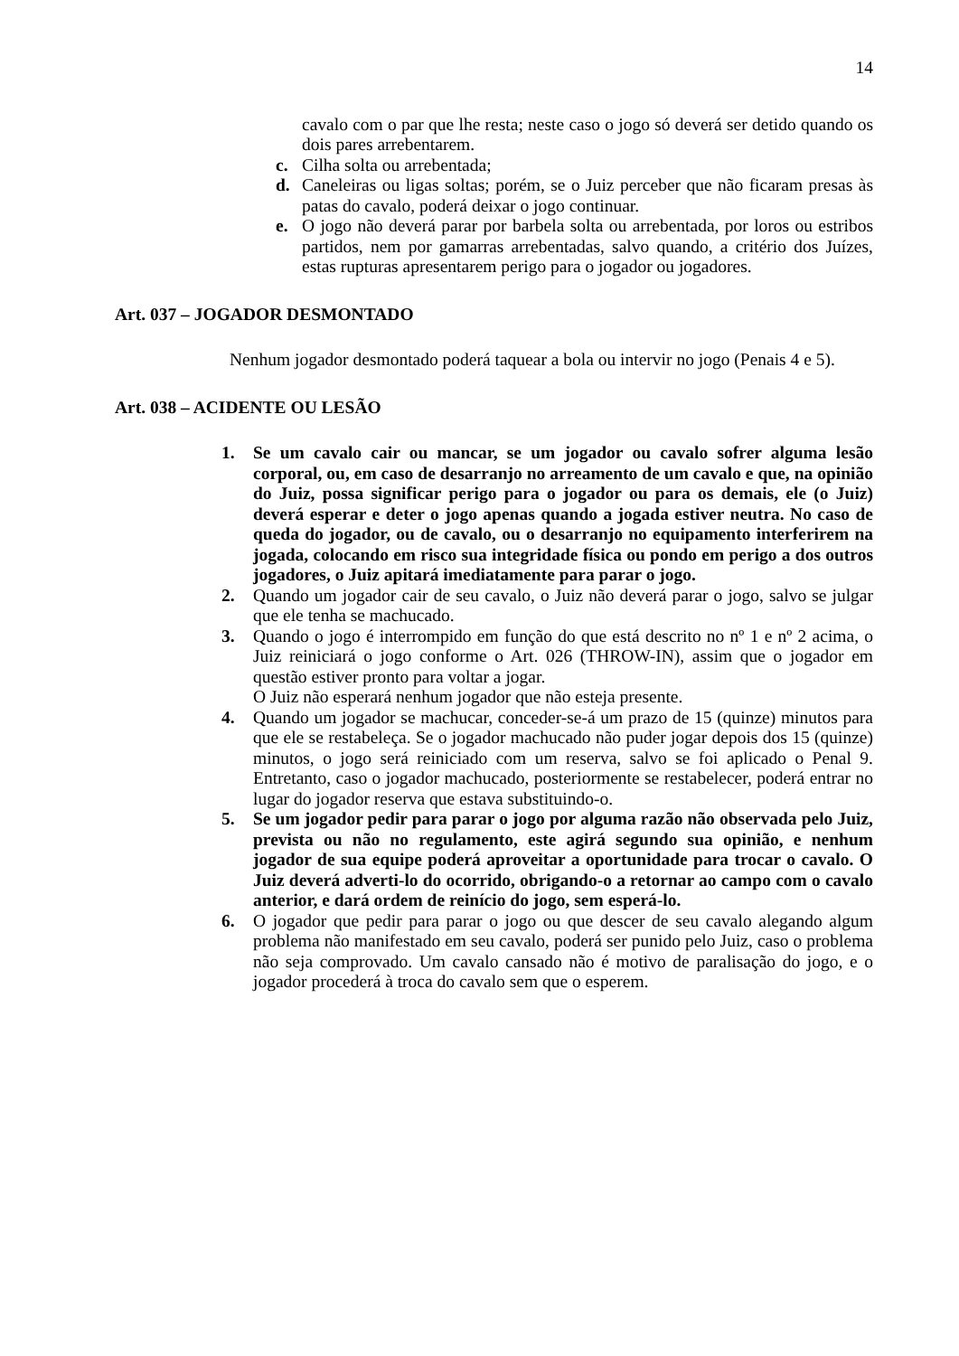14
cavalo com o par que lhe resta; neste caso o jogo só deverá ser detido quando os dois pares arrebentarem.
c. Cilha solta ou arrebentada;
d. Caneleiras ou ligas soltas; porém, se o Juiz perceber que não ficaram presas às patas do cavalo, poderá deixar o jogo continuar.
e. O jogo não deverá parar por barbela solta ou arrebentada, por loros ou estribos partidos, nem por gamarras arrebentadas, salvo quando, a critério dos Juízes, estas rupturas apresentarem perigo para o jogador ou jogadores.
Art. 037 – JOGADOR DESMONTADO
Nenhum jogador desmontado poderá taquear a bola ou intervir no jogo (Penais 4 e 5).
Art. 038 – ACIDENTE OU LESÃO
1. Se um cavalo cair ou mancar, se um jogador ou cavalo sofrer alguma lesão corporal, ou, em caso de desarranjo no arreamento de um cavalo e que, na opinião do Juiz, possa significar perigo para o jogador ou para os demais, ele (o Juiz) deverá esperar e deter o jogo apenas quando a jogada estiver neutra. No caso de queda do jogador, ou de cavalo, ou o desarranjo no equipamento interferirem na jogada, colocando em risco sua integridade física ou pondo em perigo a dos outros jogadores, o Juiz apitará imediatamente para parar o jogo.
2. Quando um jogador cair de seu cavalo, o Juiz não deverá parar o jogo, salvo se julgar que ele tenha se machucado.
3. Quando o jogo é interrompido em função do que está descrito no nº 1 e nº 2 acima, o Juiz reiniciará o jogo conforme o Art. 026 (THROW-IN), assim que o jogador em questão estiver pronto para voltar a jogar.
O Juiz não esperará nenhum jogador que não esteja presente.
4. Quando um jogador se machucar, conceder-se-á um prazo de 15 (quinze) minutos para que ele se restabeleça. Se o jogador machucado não puder jogar depois dos 15 (quinze) minutos, o jogo será reiniciado com um reserva, salvo se foi aplicado o Penal 9. Entretanto, caso o jogador machucado, posteriormente se restabelecer, poderá entrar no lugar do jogador reserva que estava substituindo-o.
5. Se um jogador pedir para parar o jogo por alguma razão não observada pelo Juiz, prevista ou não no regulamento, este agirá segundo sua opinião, e nenhum jogador de sua equipe poderá aproveitar a oportunidade para trocar o cavalo. O Juiz deverá adverti-lo do ocorrido, obrigando-o a retornar ao campo com o cavalo anterior, e dará ordem de reinício do jogo, sem esperá-lo.
6. O jogador que pedir para parar o jogo ou que descer de seu cavalo alegando algum problema não manifestado em seu cavalo, poderá ser punido pelo Juiz, caso o problema não seja comprovado. Um cavalo cansado não é motivo de paralisação do jogo, e o jogador procederá à troca do cavalo sem que o esperem.